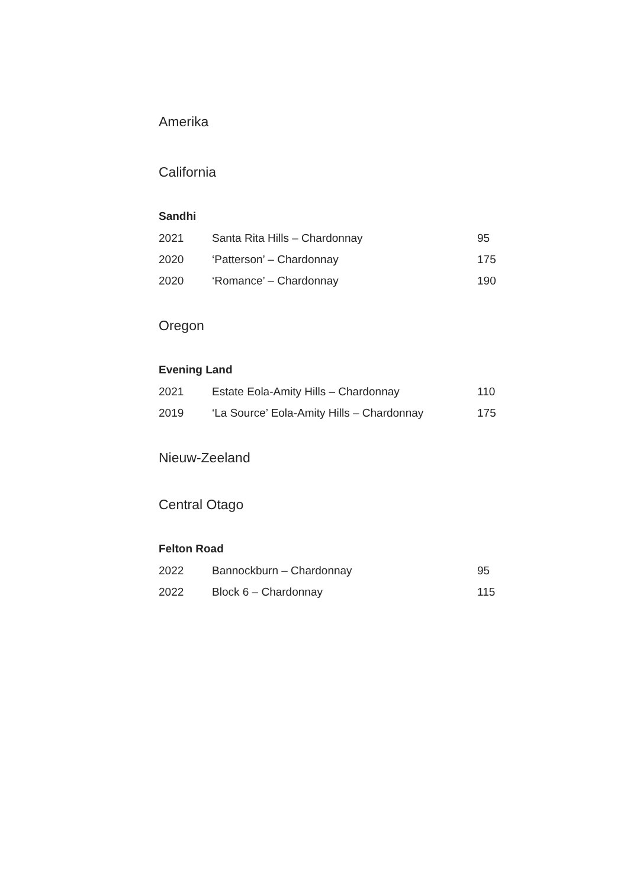Amerika
California
Sandhi
| 2021 | Santa Rita Hills – Chardonnay | 95 |
| 2020 | ‘Patterson’ – Chardonnay | 175 |
| 2020 | ‘Romance’ – Chardonnay | 190 |
Oregon
Evening Land
| 2021 | Estate Eola-Amity Hills – Chardonnay | 110 |
| 2019 | ‘La Source’ Eola-Amity Hills – Chardonnay | 175 |
Nieuw-Zeeland
Central Otago
Felton Road
| 2022 | Bannockburn – Chardonnay | 95 |
| 2022 | Block 6 – Chardonnay | 115 |